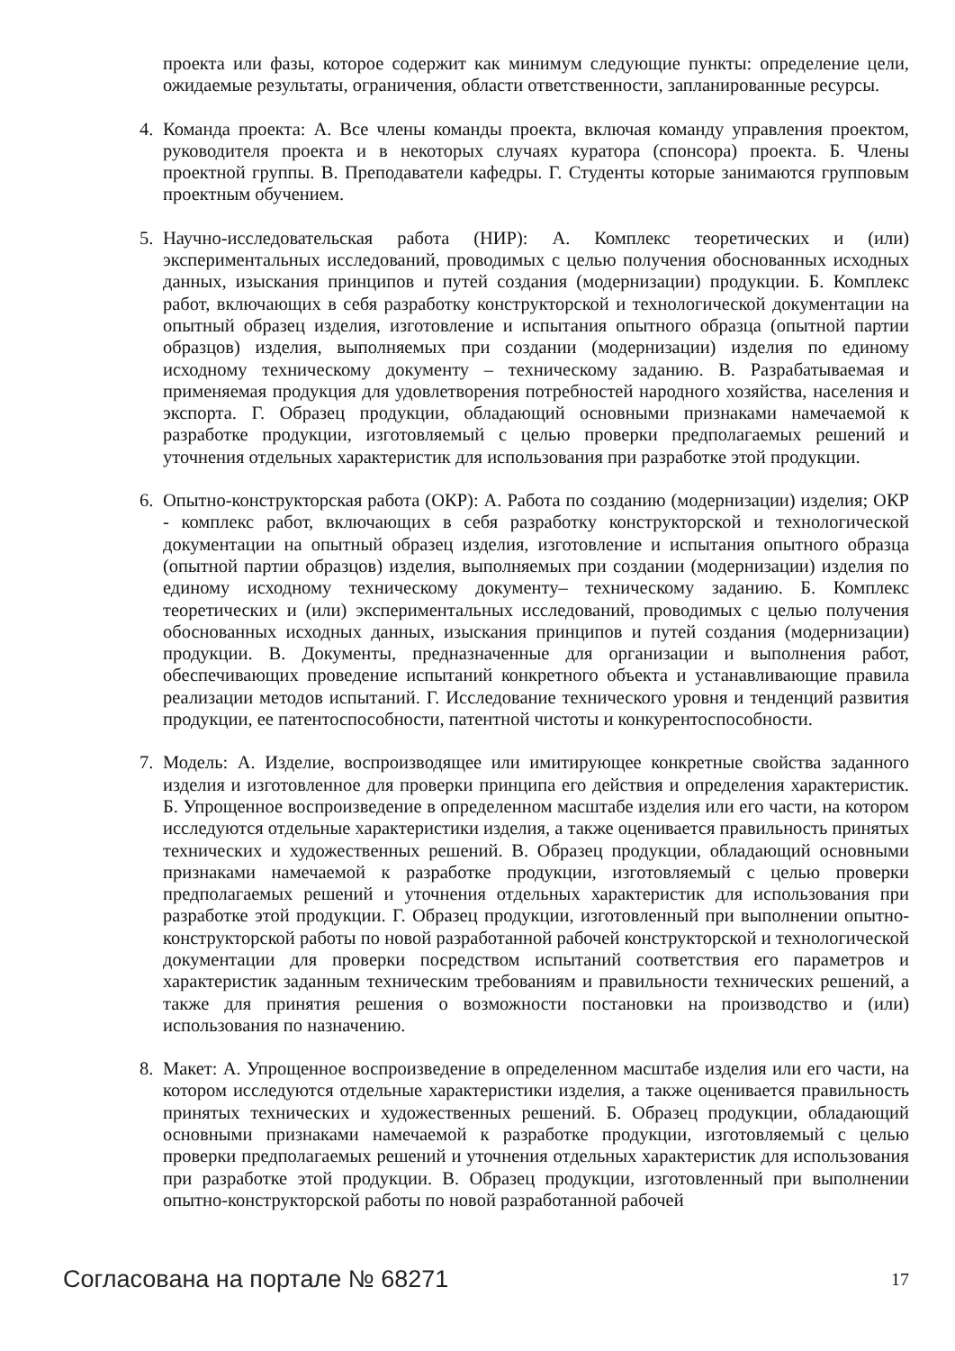проекта или фазы, которое содержит как минимум следующие пункты: определение цели, ожидаемые результаты, ограничения, области ответственности, запланированные ресурсы.
4. Команда проекта: А. Все члены команды проекта, включая команду управления проектом, руководителя проекта и в некоторых случаях куратора (спонсора) проекта. Б. Члены проектной группы. В. Преподаватели кафедры. Г. Студенты которые занимаются групповым проектным обучением.
5. Научно-исследовательская работа (НИР): А. Комплекс теоретических и (или) экспериментальных исследований, проводимых с целью получения обоснованных исходных данных, изыскания принципов и путей создания (модернизации) продукции. Б. Комплекс работ, включающих в себя разработку конструкторской и технологической документации на опытный образец изделия, изготовление и испытания опытного образца (опытной партии образцов) изделия, выполняемых при создании (модернизации) изделия по единому исходному техническому документу – техническому заданию. В. Разрабатываемая и применяемая продукция для удовлетворения потребностей народного хозяйства, населения и экспорта. Г. Образец продукции, обладающий основными признаками намечаемой к разработке продукции, изготовляемый с целью проверки предполагаемых решений и уточнения отдельных характеристик для использования при разработке этой продукции.
6. Опытно-конструкторская работа (ОКР): А. Работа по созданию (модернизации) изделия; ОКР - комплекс работ, включающих в себя разработку конструкторской и технологической документации на опытный образец изделия, изготовление и испытания опытного образца (опытной партии образцов) изделия, выполняемых при создании (модернизации) изделия по единому исходному техническому документу– техническому заданию. Б. Комплекс теоретических и (или) экспериментальных исследований, проводимых с целью получения обоснованных исходных данных, изыскания принципов и путей создания (модернизации) продукции. В. Документы, предназначенные для организации и выполнения работ, обеспечивающих проведение испытаний конкретного объекта и устанавливающие правила реализации методов испытаний. Г. Исследование технического уровня и тенденций развития продукции, ее патентоспособности, патентной чистоты и конкурентоспособности.
7. Модель: А. Изделие, воспроизводящее или имитирующее конкретные свойства заданного изделия и изготовленное для проверки принципа его действия и определения характеристик. Б. Упрощенное воспроизведение в определенном масштабе изделия или его части, на котором исследуются отдельные характеристики изделия, а также оценивается правильность принятых технических и художественных решений. В. Образец продукции, обладающий основными признаками намечаемой к разработке продукции, изготовляемый с целью проверки предполагаемых решений и уточнения отдельных характеристик для использования при разработке этой продукции. Г. Образец продукции, изготовленный при выполнении опытно-конструкторской работы по новой разработанной рабочей конструкторской и технологической документации для проверки посредством испытаний соответствия его параметров и характеристик заданным техническим требованиям и правильности технических решений, а также для принятия решения о возможности постановки на производство и (или) использования по назначению.
8. Макет: А. Упрощенное воспроизведение в определенном масштабе изделия или его части, на котором исследуются отдельные характеристики изделия, а также оценивается правильность принятых технических и художественных решений. Б. Образец продукции, обладающий основными признаками намечаемой к разработке продукции, изготовляемый с целью проверки предполагаемых решений и уточнения отдельных характеристик для использования при разработке этой продукции. В. Образец продукции, изготовленный при выполнении опытно-конструкторской работы по новой разработанной рабочей
Согласована на портале № 68271 17